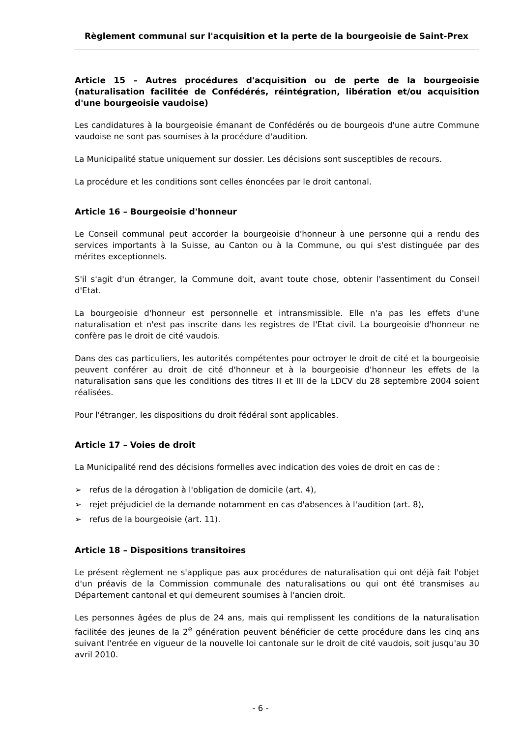Règlement communal sur l'acquisition et la perte de la bourgeoisie de Saint-Prex
Article 15 – Autres procédures d'acquisition ou de perte de la bourgeoisie (naturalisation facilitée de Confédérés, réintégration, libération et/ou acquisition d'une bourgeoisie vaudoise)
Les candidatures à la bourgeoisie émanant de Confédérés ou de bourgeois d'une autre Commune vaudoise ne sont pas soumises à la procédure d'audition.
La Municipalité statue uniquement sur dossier. Les décisions sont susceptibles de recours.
La procédure et les conditions sont celles énoncées par le droit cantonal.
Article 16 – Bourgeoisie d'honneur
Le Conseil communal peut accorder la bourgeoisie d'honneur à une personne qui a rendu des services importants à la Suisse, au Canton ou à la Commune, ou qui s'est distinguée par des mérites exceptionnels.
S'il s'agit d'un étranger, la Commune doit, avant toute chose, obtenir l'assentiment du Conseil d'Etat.
La bourgeoisie d'honneur est personnelle et intransmissible. Elle n'a pas les effets d'une naturalisation et n'est pas inscrite dans les registres de l'Etat civil. La bourgeoisie d'honneur ne confère pas le droit de cité vaudois.
Dans des cas particuliers, les autorités compétentes pour octroyer le droit de cité et la bourgeoisie peuvent conférer au droit de cité d'honneur et à la bourgeoisie d'honneur les effets de la naturalisation sans que les conditions des titres II et III de la LDCV du 28 septembre 2004 soient réalisées.
Pour l'étranger, les dispositions du droit fédéral sont applicables.
Article 17 – Voies de droit
La Municipalité rend des décisions formelles avec indication des voies de droit en cas de :
➢ refus de la dérogation à l'obligation de domicile (art. 4),
➢ rejet préjudiciel de la demande notamment en cas d'absences à l'audition (art. 8),
➢ refus de la bourgeoisie (art. 11).
Article 18 – Dispositions transitoires
Le présent règlement ne s'applique pas aux procédures de naturalisation qui ont déjà fait l'objet d'un préavis de la Commission communale des naturalisations ou qui ont été transmises au Département cantonal et qui demeurent soumises à l'ancien droit.
Les personnes âgées de plus de 24 ans, mais qui remplissent les conditions de la naturalisation facilitée des jeunes de la 2<sup>e</sup> génération peuvent bénéficier de cette procédure dans les cinq ans suivant l'entrée en vigueur de la nouvelle loi cantonale sur le droit de cité vaudois, soit jusqu'au 30 avril 2010.
- 6 -